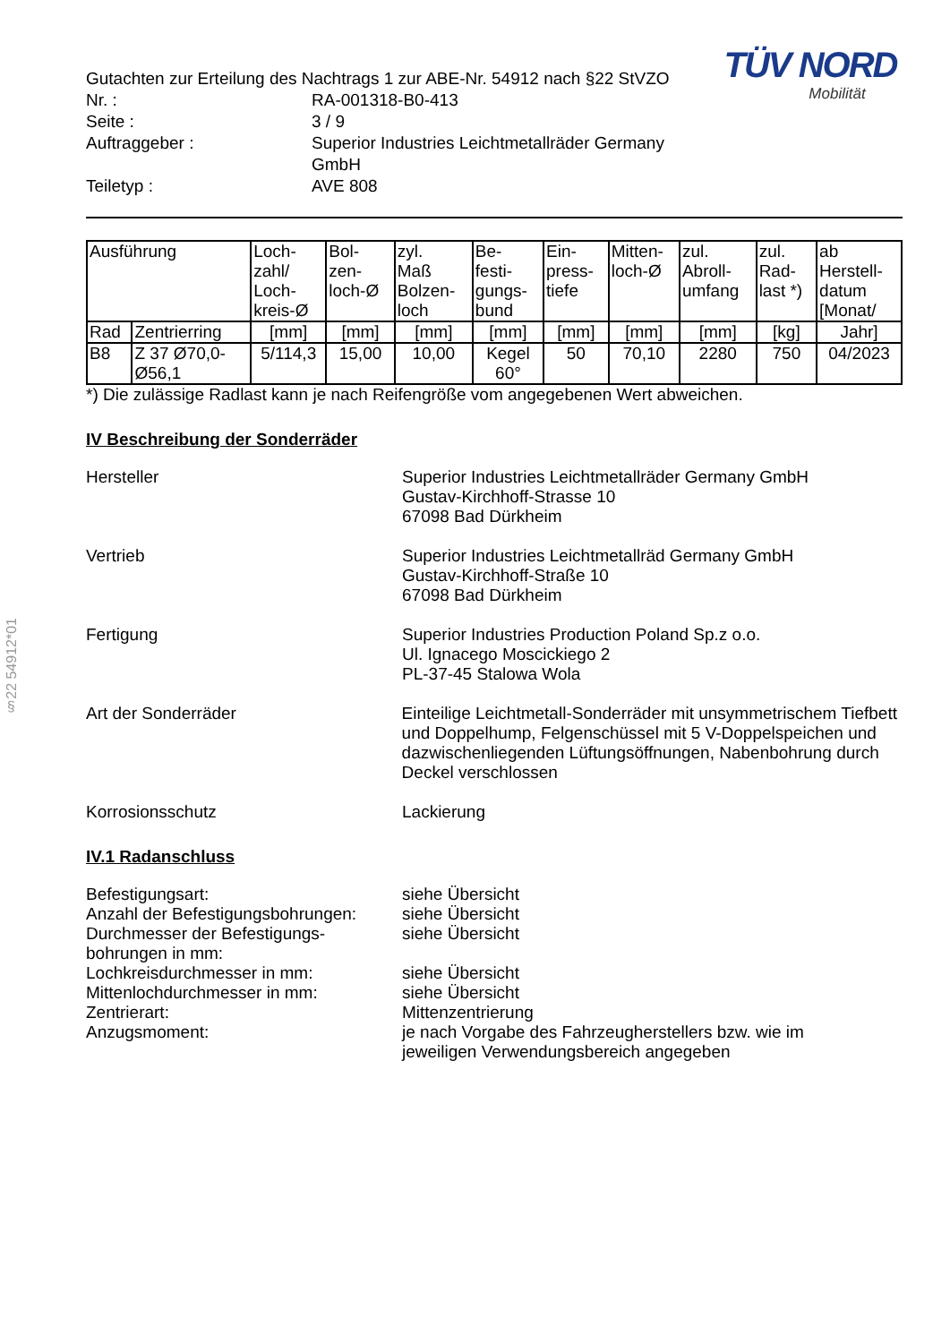TÜV NORD
Mobilität
| Gutachten zur Erteilung des Nachtrags 1 zur ABE-Nr. 54912 nach §22 StVZO | |
| Nr. : | RA-001318-B0-413 |
| Seite : | 3 / 9 |
| Auftraggeber : | Superior Industries Leichtmetallräder Germany GmbH |
| Teiletyp : | AVE 808 |
| Ausführung | | Loch- zahl/ Loch- kreis-Ø | Bol- zen- loch-Ø | zyl. Maß Bolzen- loch | Be- festi- gungs- bund | Ein- press- tiefe | Mitten- loch-Ø | zul. Abroll- umfang | zul. Rad- last *) | ab Herstell- datum [Monat/ |
| --- | --- | --- | --- | --- | --- | --- | --- | --- | --- | --- |
| Rad | Zentrierring | [mm] | [mm] | [mm] | [mm] | [mm] | [mm] | [mm] | [kg] | Jahr] |
| B8 | Z 37 Ø70,0- Ø56,1 | 5/114,3 | 15,00 | 10,00 | Kegel 60° | 50 | 70,10 | 2280 | 750 | 04/2023 |
*) Die zulässige Radlast kann je nach Reifengröße vom angegebenen Wert abweichen.
IV Beschreibung der Sonderräder
Hersteller Superior Industries Leichtmetallräder Germany GmbH
Gustav-Kirchhoff-Strasse 10
67098 Bad Dürkheim
Vertrieb Superior Industries Leichtmetallräd Germany GmbH
Gustav-Kirchhoff-Straße 10
67098 Bad Dürkheim
Fertigung Superior Industries Production Poland Sp.z o.o.
Ul. Ignacego Moscickiego 2
PL-37-45 Stalowa Wola
Art der Sonderräder Einteilige Leichtmetall-Sonderräder mit unsymmetrischem Tiefbett und Doppelhump, Felgenschüssel mit 5 V-Doppelspeichen und dazwischenliegenden Lüftungsöffnungen, Nabenbohrung durch Deckel verschlossen
Korrosionsschutz Lackierung
IV.1 Radanschluss
Befestigungsart: siehe Übersicht
Anzahl der Befestigungsbohrungen:
siehe Übersicht
Durchmesser der Befestigungs-
bohrungen in mm:
siehe Übersicht
Lochkreisdurchmesser in mm: siehe Übersicht
Mittenlochdurchmesser in mm: siehe Übersicht
Zentrierart: Mittenzentrierung
Anzugsmoment: je nach Vorgabe des Fahrzeugherstellers bzw. wie im
jeweiligen Verwendungsbereich angegeben
§22 54912*01